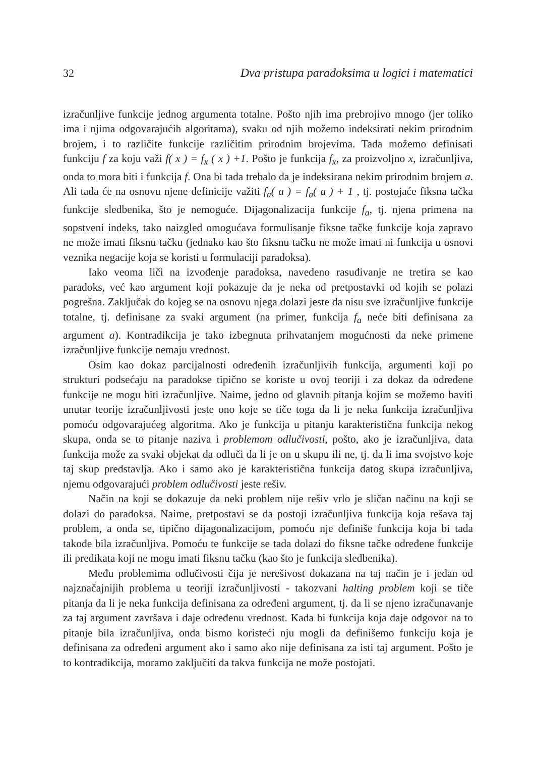32 Dva pristupa paradoksima u logici i matematici
izračunljive funkcije jednog argumenta totalne. Pošto njih ima prebrojivo mnogo (jer toliko ima i njima odgovarajućih algoritama), svaku od njih možemo indeksirati nekim prirodnim brojem, i to različite funkcije različitim prirodnim brojevima. Tada možemo definisati funkciju f za koju važi f( x ) = f<sub>x</sub> ( x ) +1. Pošto je funkcija f<sub>x</sub>, za proizvoljno x, izračunljiva, onda to mora biti i funkcija f. Ona bi tada trebalo da je indeksirana nekim prirodnim brojem a. Ali tada će na osnovu njene definicije važiti f<sub>a</sub>( a ) = f<sub>a</sub>( a ) + 1 , tj. postojaće fiksna tačka funkcije sledbenika, što je nemoguće. Dijagonalizacija funkcije f<sub>a</sub>, tj. njena primena na sopstveni indeks, tako naizgled omogućava formulisanje fiksne tačke funkcije koja zapravo ne može imati fiksnu tačku (jednako kao što fiksnu tačku ne može imati ni funkcija u osnovi veznika negacije koja se koristi u formulaciji paradoksa).
Iako veoma liči na izvođenje paradoksa, navedeno rasuđivanje ne tretira se kao paradoks, već kao argument koji pokazuje da je neka od pretpostavki od kojih se polazi pogrešna. Zaključak do kojeg se na osnovu njega dolazi jeste da nisu sve izračunljive funkcije totalne, tj. definisane za svaki argument (na primer, funkcija f<sub>a</sub> neće biti definisana za argument a). Kontradikcija je tako izbegnuta prihvatanjem mogućnosti da neke primene izračunljive funkcije nemaju vrednost.
Osim kao dokaz parcijalnosti određenih izračunljivih funkcija, argumenti koji po strukturi podsećaju na paradokse tipično se koriste u ovoj teoriji i za dokaz da određene funkcije ne mogu biti izračunljive. Naime, jedno od glavnih pitanja kojim se možemo baviti unutar teorije izračunljivosti jeste ono koje se tiče toga da li je neka funkcija izračunljiva pomoću odgovarajućeg algoritma. Ako je funkcija u pitanju karakteristična funkcija nekog skupa, onda se to pitanje naziva i problemom odlučivosti, pošto, ako je izračunljiva, data funkcija može za svaki objekat da odluči da li je on u skupu ili ne, tj. da li ima svojstvo koje taj skup predstavlja. Ako i samo ako je karakteristična funkcija datog skupa izračunljiva, njemu odgovarajući problem odlučivosti jeste rešiv.
Način na koji se dokazuje da neki problem nije rešiv vrlo je sličan načinu na koji se dolazi do paradoksa. Naime, pretpostavi se da postoji izračunljiva funkcija koja rešava taj problem, a onda se, tipično dijagonalizacijom, pomoću nje definiše funkcija koja bi tada takođe bila izračunljiva. Pomoću te funkcije se tada dolazi do fiksne tačke određene funkcije ili predikata koji ne mogu imati fiksnu tačku (kao što je funkcija sledbenika).
Među problemima odlučivosti čija je nerešivost dokazana na taj način je i jedan od najznačajnijih problema u teoriji izračunljivosti - takozvani halting problem koji se tiče pitanja da li je neka funkcija definisana za određeni argument, tj. da li se njeno izračunavanje za taj argument završava i daje određenu vrednost. Kada bi funkcija koja daje odgovor na to pitanje bila izračunljiva, onda bismo koristeći nju mogli da definišemo funkciju koja je definisana za određeni argument ako i samo ako nije definisana za isti taj argument. Pošto je to kontradikcija, moramo zaključiti da takva funkcija ne može postojati.